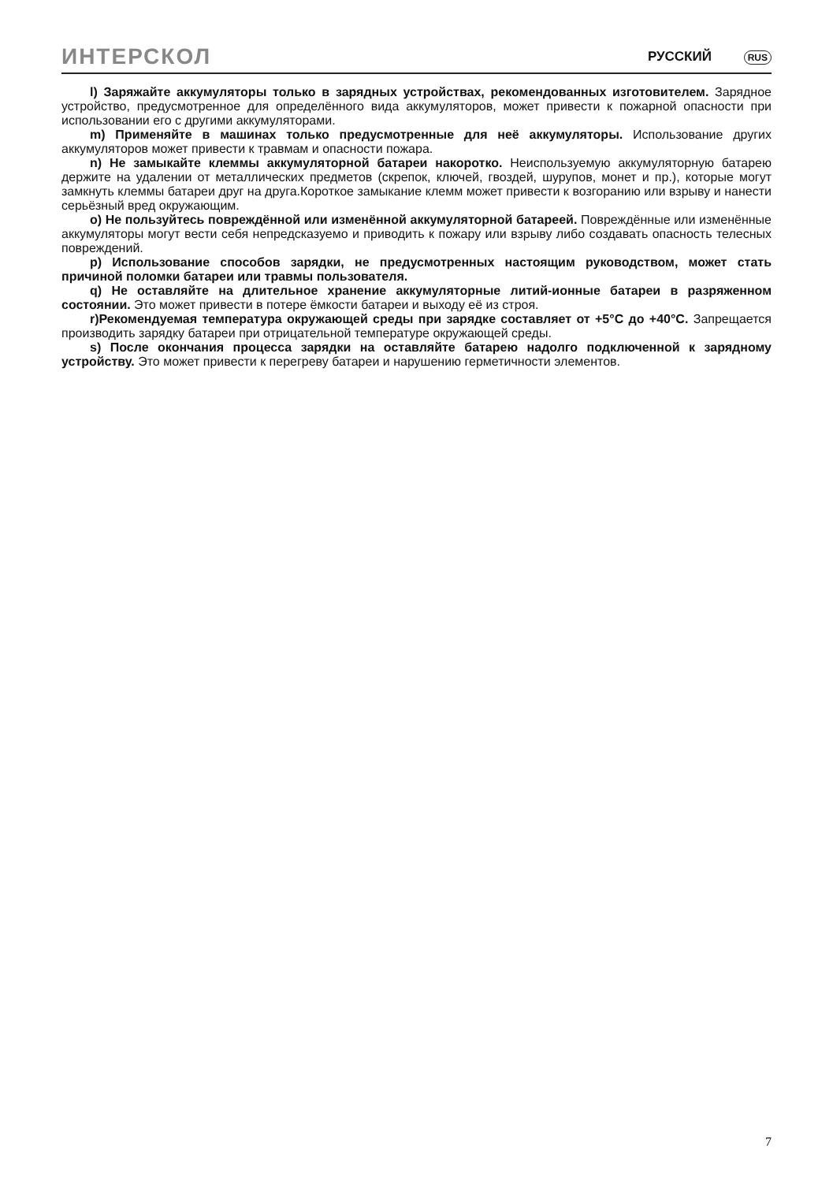ИНТЕРСКОЛ РУССКИЙ RUS
l) Заряжайте аккумуляторы только в зарядных устройствах, рекомендованных изготовителем. Зарядное устройство, предусмотренное для определённого вида аккумуляторов, может привести к пожарной опасности при использовании его с другими аккумуляторами.
m) Применяйте в машинах только предусмотренные для неё аккумуляторы. Использование других аккумуляторов может привести к травмам и опасности пожара.
n) Не замыкайте клеммы аккумуляторной батареи накоротко. Неиспользуемую аккумуляторную батарею держите на удалении от металлических предметов (скрепок, ключей, гвоздей, шурупов, монет и пр.), которые могут замкнуть клеммы батареи друг на друга.Короткое замыкание клемм может привести к возгоранию или взрыву и нанести серьёзный вред окружающим.
o) Не пользуйтесь повреждённой или изменённой аккумуляторной батареей. Повреждённые или изменённые аккумуляторы могут вести себя непредсказуемо и приводить к пожару или взрыву либо создавать опасность телесных повреждений.
p) Использование способов зарядки, не предусмотренных настоящим руководством, может стать причиной поломки батареи или травмы пользователя.
q) Не оставляйте на длительное хранение аккумуляторные литий-ионные батареи в разряженном состоянии. Это может привести в потере ёмкости батареи и выходу её из строя.
r)Рекомендуемая температура окружающей среды при зарядке составляет от +5°C до +40°C. Запрещается производить зарядку батареи при отрицательной температуре окружающей среды.
s) После окончания процесса зарядки на оставляйте батарею надолго подключенной к зарядному устройству. Это может привести к перегреву батареи и нарушению герметичности элементов.
7